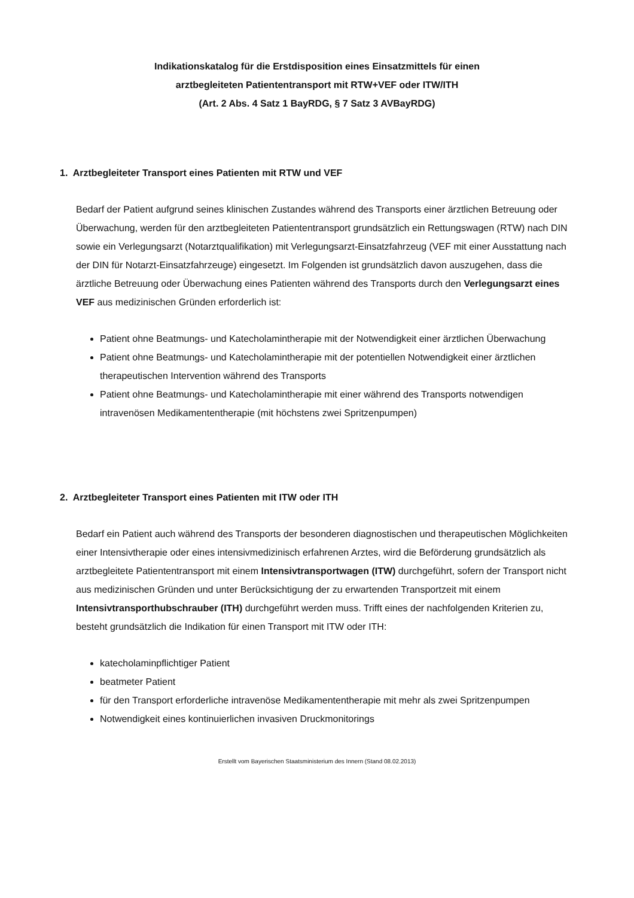Indikationskatalog für die Erstdisposition eines Einsatzmittels für einen
arztbegleiteten Patiententransport mit RTW+VEF oder ITW/ITH
(Art. 2 Abs. 4 Satz 1 BayRDG, § 7 Satz 3 AVBayRDG)
1. Arztbegleiteter Transport eines Patienten mit RTW und VEF
Bedarf der Patient aufgrund seines klinischen Zustandes während des Transports einer ärztlichen Betreuung oder Überwachung, werden für den arztbegleiteten Patiententransport grundsätzlich ein Rettungswagen (RTW) nach DIN sowie ein Verlegungsarzt (Notarztqualifikation) mit Verlegungsarzt-Einsatzfahrzeug (VEF mit einer Ausstattung nach der DIN für Notarzt-Einsatzfahrzeuge) eingesetzt. Im Folgenden ist grundsätzlich davon auszugehen, dass die ärztliche Betreuung oder Überwachung eines Patienten während des Transports durch den Verlegungsarzt eines VEF aus medizinischen Gründen erforderlich ist:
Patient ohne Beatmungs- und Katecholamintherapie mit der Notwendigkeit einer ärztlichen Überwachung
Patient ohne Beatmungs- und Katecholamintherapie mit der potentiellen Notwendigkeit einer ärztlichen therapeutischen Intervention während des Transports
Patient ohne Beatmungs- und Katecholamintherapie mit einer während des Transports notwendigen intravenösen Medikamententherapie (mit höchstens zwei Spritzenpumpen)
2. Arztbegleiteter Transport eines Patienten mit ITW oder ITH
Bedarf ein Patient auch während des Transports der besonderen diagnostischen und therapeutischen Möglichkeiten einer Intensivtherapie oder eines intensivmedizinisch erfahrenen Arztes, wird die Beförderung grundsätzlich als arztbegleitete Patiententransport mit einem Intensivtransportwagen (ITW) durchgeführt, sofern der Transport nicht aus medizinischen Gründen und unter Berücksichtigung der zu erwartenden Transportzeit mit einem Intensivtransporthubschrauber (ITH) durchgeführt werden muss. Trifft eines der nachfolgenden Kriterien zu, besteht grundsätzlich die Indikation für einen Transport mit ITW oder ITH:
katecholaminpflichtiger Patient
beatmeter Patient
für den Transport erforderliche intravenöse Medikamententherapie mit mehr als zwei Spritzenpumpen
Notwendigkeit eines kontinuierlichen invasiven Druckmonitorings
Erstellt vom Bayerischen Staatsministerium des Innern (Stand 08.02.2013)